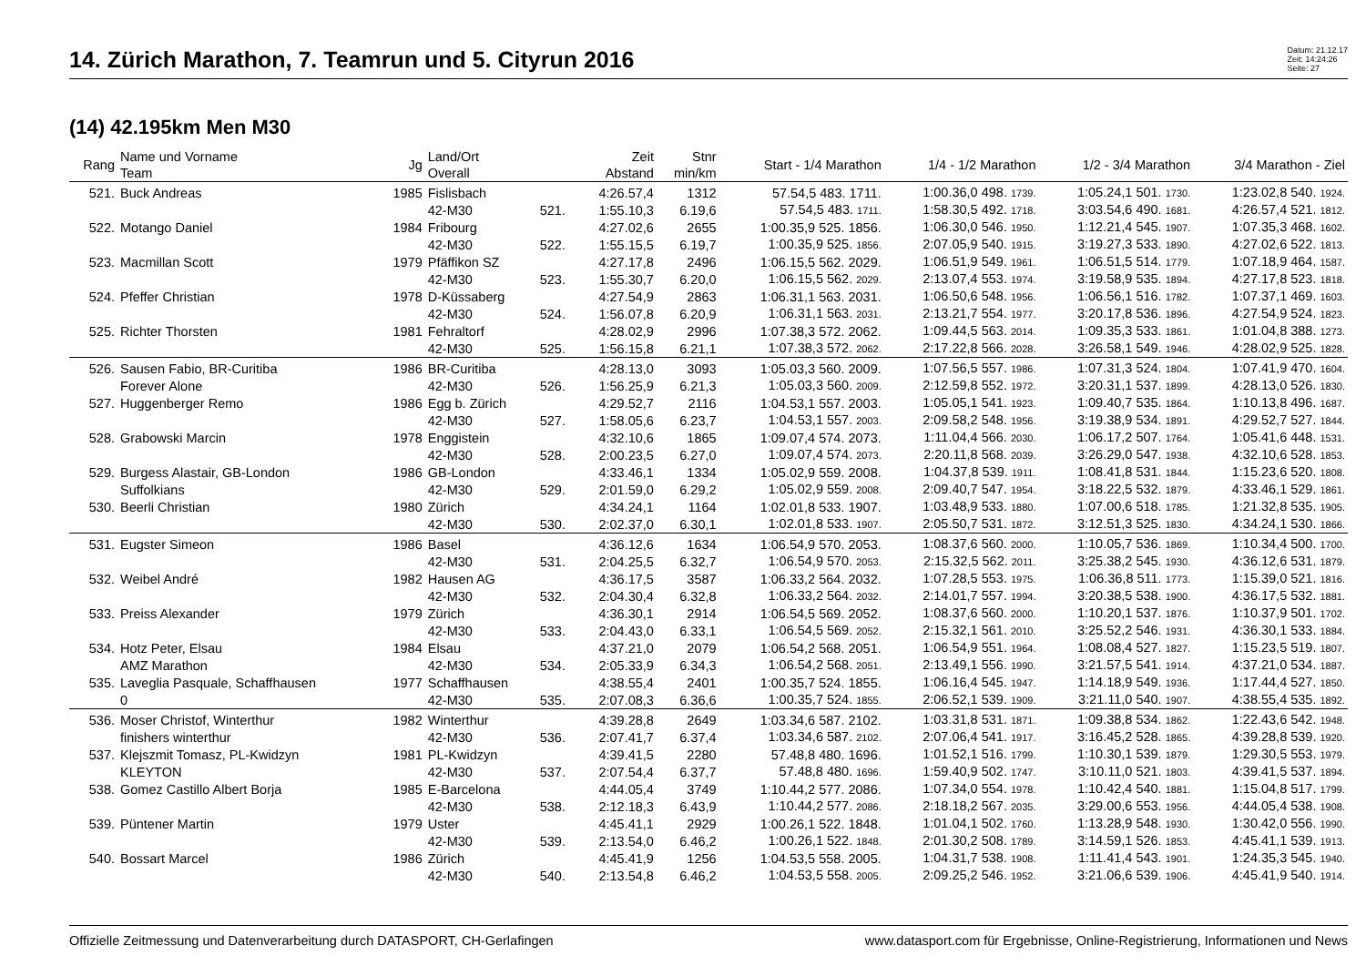14. Zürich Marathon, 7. Teamrun und 5. Cityrun 2016
Datum: 21.12.17
Zeit: 14:24:26
Seite: 27
(14) 42.195km Men M30
| Rang | Name und Vorname Team | Jg | Land/Ort Overall | | Zeit Abstand | Stnr min/km | Start - 1/4 Marathon | 1/4 - 1/2 Marathon | 1/2 - 3/4 Marathon | 3/4 Marathon - Ziel |
| --- | --- | --- | --- | --- | --- | --- | --- | --- | --- | --- |
| 521. | Buck Andreas | 1985 | Fislisbach | | 4:26.57,4 | 1312 | 57.54,5 483. 1711. | 1:00.36,0 498. 1739. | 1:05.24,1 501. 1730. | 1:23.02,8 540. 1924. |
| | | | 42-M30 | 521. | 1:55.10,3 | 6.19,6 | 57.54,5 483. 1711. | 1:58.30,5 492. 1718. | 3:03.54,6 490. 1681. | 4:26.57,4 521. 1812. |
| 522. | Motango Daniel | 1984 | Fribourg | | 4:27.02,6 | 2655 | 1:00.35,9 525. 1856. | 1:06.30,0 546. 1950. | 1:12.21,4 545. 1907. | 1:07.35,3 468. 1602. |
| | | | 42-M30 | 522. | 1:55.15,5 | 6.19,7 | 1:00.35,9 525. 1856. | 2:07.05,9 540. 1915. | 3:19.27,3 533. 1890. | 4:27.02,6 522. 1813. |
| 523. | Macmillan Scott | 1979 | Pfäffikon SZ | | 4:27.17,8 | 2496 | 1:06.15,5 562. 2029. | 1:06.51,9 549. 1961. | 1:06.51,5 514. 1779. | 1:07.18,9 464. 1587. |
| | | | 42-M30 | 523. | 1:55.30,7 | 6.20,0 | 1:06.15,5 562. 2029. | 2:13.07,4 553. 1974. | 3:19.58,9 535. 1894. | 4:27.17,8 523. 1818. |
| 524. | Pfeffer Christian | 1978 | D-Küssaberg | | 4:27.54,9 | 2863 | 1:06.31,1 563. 2031. | 1:06.50,6 548. 1956. | 1:06.56,1 516. 1782. | 1:07.37,1 469. 1603. |
| | | | 42-M30 | 524. | 1:56.07,8 | 6.20,9 | 1:06.31,1 563. 2031. | 2:13.21,7 554. 1977. | 3:20.17,8 536. 1896. | 4:27.54,9 524. 1823. |
| 525. | Richter Thorsten | 1981 | Fehraltorf | | 4:28.02,9 | 2996 | 1:07.38,3 572. 2062. | 1:09.44,5 563. 2014. | 1:09.35,3 533. 1861. | 1:01.04,8 388. 1273. |
| | | | 42-M30 | 525. | 1:56.15,8 | 6.21,1 | 1:07.38,3 572. 2062. | 2:17.22,8 566. 2028. | 3:26.58,1 549. 1946. | 4:28.02,9 525. 1828. |
| 526. | Sausen Fabio, BR-Curitiba | 1986 | BR-Curitiba | | 4:28.13,0 | 3093 | 1:05.03,3 560. 2009. | 1:07.56,5 557. 1986. | 1:07.31,3 524. 1804. | 1:07.41,9 470. 1604. |
| | Forever Alone | | 42-M30 | 526. | 1:56.25,9 | 6.21,3 | 1:05.03,3 560. 2009. | 2:12.59,8 552. 1972. | 3:20.31,1 537. 1899. | 4:28.13,0 526. 1830. |
| 527. | Huggenberger Remo | 1986 | Egg b. Zürich | | 4:29.52,7 | 2116 | 1:04.53,1 557. 2003. | 1:05.05,1 541. 1923. | 1:09.40,7 535. 1864. | 1:10.13,8 496. 1687. |
| | | | 42-M30 | 527. | 1:58.05,6 | 6.23,7 | 1:04.53,1 557. 2003. | 2:09.58,2 548. 1956. | 3:19.38,9 534. 1891. | 4:29.52,7 527. 1844. |
| 528. | Grabowski Marcin | 1978 | Enggistein | | 4:32.10,6 | 1865 | 1:09.07,4 574. 2073. | 1:11.04,4 566. 2030. | 1:06.17,2 507. 1764. | 1:05.41,6 448. 1531. |
| | | | 42-M30 | 528. | 2:00.23,5 | 6.27,0 | 1:09.07,4 574. 2073. | 2:20.11,8 568. 2039. | 3:26.29,0 547. 1938. | 4:32.10,6 528. 1853. |
| 529. | Burgess Alastair, GB-London | 1986 | GB-London | | 4:33.46,1 | 1334 | 1:05.02,9 559. 2008. | 1:04.37,8 539. 1911. | 1:08.41,8 531. 1844. | 1:15.23,6 520. 1808. |
| | Suffolkians | | 42-M30 | 529. | 2:01.59,0 | 6.29,2 | 1:05.02,9 559. 2008. | 2:09.40,7 547. 1954. | 3:18.22,5 532. 1879. | 4:33.46,1 529. 1861. |
| 530. | Beerli Christian | 1980 | Zürich | | 4:34.24,1 | 1164 | 1:02.01,8 533. 1907. | 1:03.48,9 533. 1880. | 1:07.00,6 518. 1785. | 1:21.32,8 535. 1905. |
| | | | 42-M30 | 530. | 2:02.37,0 | 6.30,1 | 1:02.01,8 533. 1907. | 2:05.50,7 531. 1872. | 3:12.51,3 525. 1830. | 4:34.24,1 530. 1866. |
| 531. | Eugster Simeon | 1986 | Basel | | 4:36.12,6 | 1634 | 1:06.54,9 570. 2053. | 1:08.37,6 560. 2000. | 1:10.05,7 536. 1869. | 1:10.34,4 500. 1700. |
| | | | 42-M30 | 531. | 2:04.25,5 | 6.32,7 | 1:06.54,9 570. 2053. | 2:15.32,5 562. 2011. | 3:25.38,2 545. 1930. | 4:36.12,6 531. 1879. |
| 532. | Weibel André | 1982 | Hausen AG | | 4:36.17,5 | 3587 | 1:06.33,2 564. 2032. | 1:07.28,5 553. 1975. | 1:06.36,8 511. 1773. | 1:15.39,0 521. 1816. |
| | | | 42-M30 | 532. | 2:04.30,4 | 6.32,8 | 1:06.33,2 564. 2032. | 2:14.01,7 557. 1994. | 3:20.38,5 538. 1900. | 4:36.17,5 532. 1881. |
| 533. | Preiss Alexander | 1979 | Zürich | | 4:36.30,1 | 2914 | 1:06.54,5 569. 2052. | 1:08.37,6 560. 2000. | 1:10.20,1 537. 1876. | 1:10.37,9 501. 1702. |
| | | | 42-M30 | 533. | 2:04.43,0 | 6.33,1 | 1:06.54,5 569. 2052. | 2:15.32,1 561. 2010. | 3:25.52,2 546. 1931. | 4:36.30,1 533. 1884. |
| 534. | Hotz Peter, Elsau | 1984 | Elsau | | 4:37.21,0 | 2079 | 1:06.54,2 568. 2051. | 1:06.54,9 551. 1964. | 1:08.08,4 527. 1827. | 1:15.23,5 519. 1807. |
| | AMZ Marathon | | 42-M30 | 534. | 2:05.33,9 | 6.34,3 | 1:06.54,2 568. 2051. | 2:13.49,1 556. 1990. | 3:21.57,5 541. 1914. | 4:37.21,0 534. 1887. |
| 535. | Laveglia Pasquale, Schaffhausen | 1977 | Schaffhausen | | 4:38.55,4 | 2401 | 1:00.35,7 524. 1855. | 1:06.16,4 545. 1947. | 1:14.18,9 549. 1936. | 1:17.44,4 527. 1850. |
| | 0 | | 42-M30 | 535. | 2:07.08,3 | 6.36,6 | 1:00.35,7 524. 1855. | 2:06.52,1 539. 1909. | 3:21.11,0 540. 1907. | 4:38.55,4 535. 1892. |
| 536. | Moser Christof, Winterthur | 1982 | Winterthur | | 4:39.28,8 | 2649 | 1:03.34,6 587. 2102. | 1:03.31,8 531. 1871. | 1:09.38,8 534. 1862. | 1:22.43,6 542. 1948. |
| | finishers winterthur | | 42-M30 | 536. | 2:07.41,7 | 6.37,4 | 1:03.34,6 587. 2102. | 2:07.06,4 541. 1917. | 3:16.45,2 528. 1865. | 4:39.28,8 539. 1920. |
| 537. | Klejszmit Tomasz, PL-Kwidzyn | 1981 | PL-Kwidzyn | | 4:39.41,5 | 2280 | 57.48,8 480. 1696. | 1:01.52,1 516. 1799. | 1:10.30,1 539. 1879. | 1:29.30,5 553. 1979. |
| | KLEYTON | | 42-M30 | 537. | 2:07.54,4 | 6.37,7 | 57.48,8 480. 1696. | 1:59.40,9 502. 1747. | 3:10.11,0 521. 1803. | 4:39.41,5 537. 1894. |
| 538. | Gomez Castillo Albert Borja | 1985 | E-Barcelona | | 4:44.05,4 | 3749 | 1:10.44,2 577. 2086. | 1:07.34,0 554. 1978. | 1:10.42,4 540. 1881. | 1:15.04,8 517. 1799. |
| | | | 42-M30 | 538. | 2:12.18,3 | 6.43,9 | 1:10.44,2 577. 2086. | 2:18.18,2 567. 2035. | 3:29.00,6 553. 1956. | 4:44.05,4 538. 1908. |
| 539. | Püntener Martin | 1979 | Uster | | 4:45.41,1 | 2929 | 1:00.26,1 522. 1848. | 1:01.04,1 502. 1760. | 1:13.28,9 548. 1930. | 1:30.42,0 556. 1990. |
| | | | 42-M30 | 539. | 2:13.54,0 | 6.46,2 | 1:00.26,1 522. 1848. | 2:01.30,2 508. 1789. | 3:14.59,1 526. 1853. | 4:45.41,1 539. 1913. |
| 540. | Bossart Marcel | 1986 | Zürich | | 4:45.41,9 | 1256 | 1:04.53,5 558. 2005. | 1:04.31,7 538. 1908. | 1:11.41,4 543. 1901. | 1:24.35,3 545. 1940. |
| | | | 42-M30 | 540. | 2:13.54,8 | 6.46,2 | 1:04.53,5 558. 2005. | 2:09.25,2 546. 1952. | 3:21.06,6 539. 1906. | 4:45.41,9 540. 1914. |
Offizielle Zeitmessung und Datenverarbeitung durch DATASPORT, CH-Gerlafingen www.datasport.com für Ergebnisse, Online-Registrierung, Informationen und News